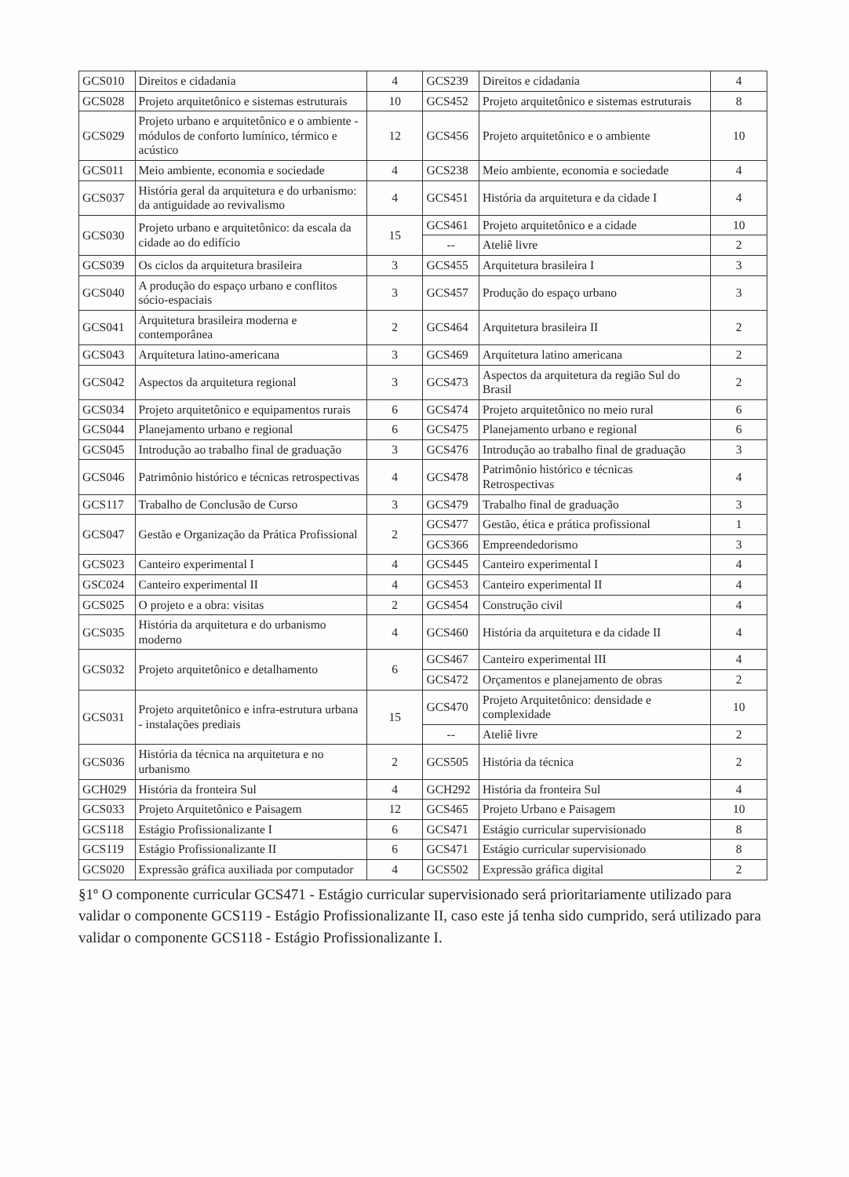| GCS010 | Direitos e cidadania | 4 | GCS239 | Direitos e cidadania | 4 |
| GCS028 | Projeto arquitetônico e sistemas estruturais | 10 | GCS452 | Projeto arquitetônico e sistemas estruturais | 8 |
| GCS029 | Projeto urbano e arquitetônico e o ambiente - módulos de conforto lumínico, térmico e acústico | 12 | GCS456 | Projeto arquitetônico e o ambiente | 10 |
| GCS011 | Meio ambiente, economia e sociedade | 4 | GCS238 | Meio ambiente, economia e sociedade | 4 |
| GCS037 | História geral da arquitetura e do urbanismo: da antiguidade ao revivalismo | 4 | GCS451 | História da arquitetura e da cidade I | 4 |
| GCS030 | Projeto urbano e arquitetônico: da escala da cidade ao do edifício | 15 | GCS461 | Projeto arquitetônico e a cidade | 10 |
| | | | -- | Ateliê livre | 2 |
| GCS039 | Os ciclos da arquitetura brasileira | 3 | GCS455 | Arquitetura brasileira I | 3 |
| GCS040 | A produção do espaço urbano e conflitos sócio-espaciais | 3 | GCS457 | Produção do espaço urbano | 3 |
| GCS041 | Arquitetura brasileira moderna e contemporânea | 2 | GCS464 | Arquitetura brasileira II | 2 |
| GCS043 | Arquitetura latino-americana | 3 | GCS469 | Arquitetura latino americana | 2 |
| GCS042 | Aspectos da arquitetura regional | 3 | GCS473 | Aspectos da arquitetura da região Sul do Brasil | 2 |
| GCS034 | Projeto arquitetônico e equipamentos rurais | 6 | GCS474 | Projeto arquitetônico no meio rural | 6 |
| GCS044 | Planejamento urbano e regional | 6 | GCS475 | Planejamento urbano e regional | 6 |
| GCS045 | Introdução ao trabalho final de graduação | 3 | GCS476 | Introdução ao trabalho final de graduação | 3 |
| GCS046 | Patrimônio histórico e técnicas retrospectivas | 4 | GCS478 | Patrimônio histórico e técnicas Retrospectivas | 4 |
| GCS117 | Trabalho de Conclusão de Curso | 3 | GCS479 | Trabalho final de graduação | 3 |
| GCS047 | Gestão e Organização da Prática Profissional | 2 | GCS477 | Gestão, ética e prática profissional | 1 |
| | | | GCS366 | Empreendedorismo | 3 |
| GCS023 | Canteiro experimental I | 4 | GCS445 | Canteiro experimental I | 4 |
| GSC024 | Canteiro experimental II | 4 | GCS453 | Canteiro experimental II | 4 |
| GCS025 | O projeto e a obra: visitas | 2 | GCS454 | Construção civil | 4 |
| GCS035 | História da arquitetura e do urbanismo moderno | 4 | GCS460 | História da arquitetura e da cidade II | 4 |
| GCS032 | Projeto arquitetônico e detalhamento | 6 | GCS467 | Canteiro experimental III | 4 |
| | | | GCS472 | Orçamentos e planejamento de obras | 2 |
| GCS031 | Projeto arquitetônico e infra-estrutura urbana - instalações prediais | 15 | GCS470 | Projeto Arquitetônico: densidade e complexidade | 10 |
| | | | -- | Ateliê livre | 2 |
| GCS036 | História da técnica na arquitetura e no urbanismo | 2 | GCS505 | História da técnica | 2 |
| GCH029 | História da fronteira Sul | 4 | GCH292 | História da fronteira Sul | 4 |
| GCS033 | Projeto Arquitetônico e Paisagem | 12 | GCS465 | Projeto Urbano e Paisagem | 10 |
| GCS118 | Estágio Profissionalizante I | 6 | GCS471 | Estágio curricular supervisionado | 8 |
| GCS119 | Estágio Profissionalizante II | 6 | GCS471 | Estágio curricular supervisionado | 8 |
| GCS020 | Expressão gráfica auxiliada por computador | 4 | GCS502 | Expressão gráfica digital | 2 |
§1º O componente curricular GCS471 - Estágio curricular supervisionado será prioritariamente utilizado para validar o componente GCS119 - Estágio Profissionalizante II, caso este já tenha sido cumprido, será utilizado para validar o componente GCS118 - Estágio Profissionalizante I.